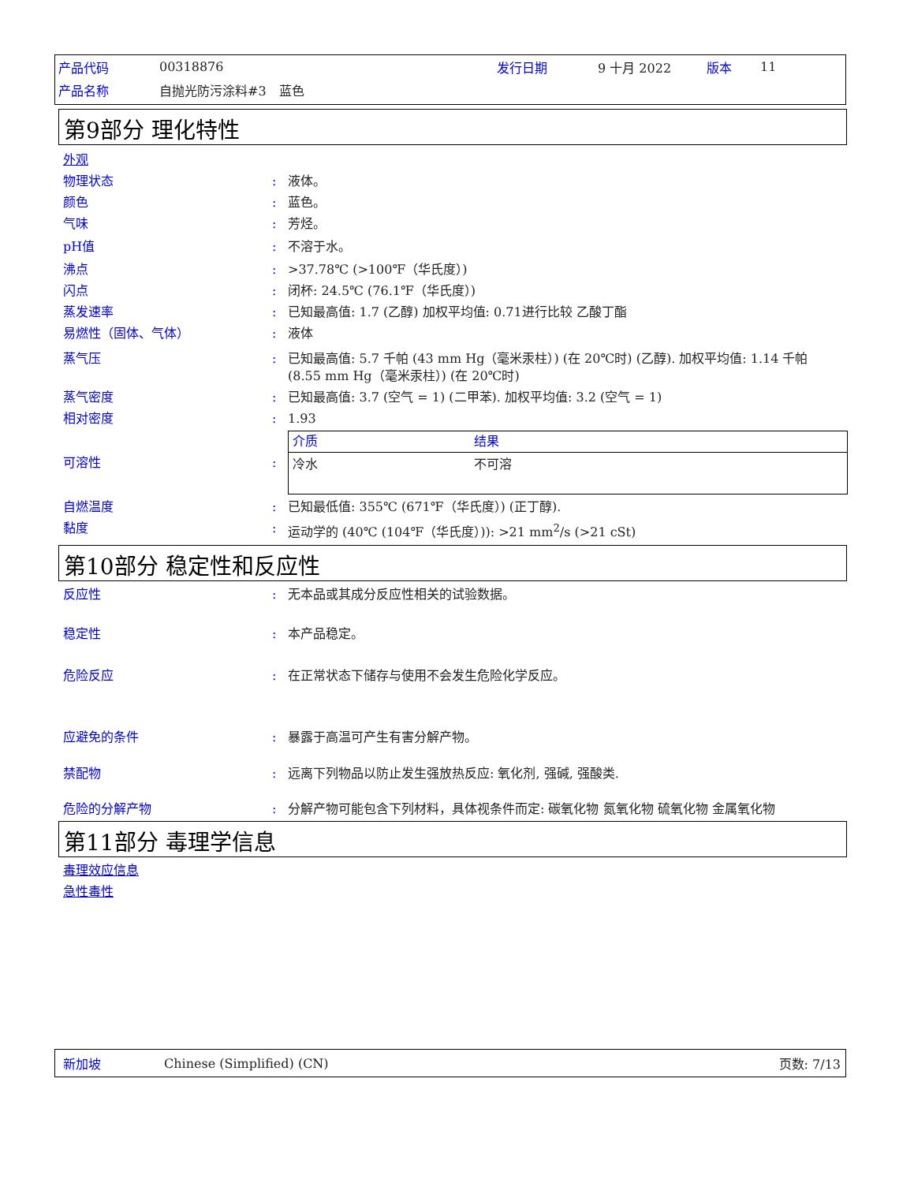| 产品代码 | 00318876 | 发行日期 | 9 十月 2022 | 版本 | 11 |
| 产品名称 | 自抛光防污涂料#3 蓝色 | | | | |
第9部分 理化特性
外观
物理状态 : 液体。
颜色 : 蓝色。
气味 : 芳烃。
pH值 : 不溶于水。
沸点 : >37.78℃ (>100℉（华氏度）)
闪点 : 闭杯: 24.5℃ (76.1℉（华氏度）)
蒸发速率 : 已知最高值: 1.7 (乙醇) 加权平均值: 0.71进行比较 乙酸丁酯
易燃性（固体、气体） : 液体
蒸气压 : 已知最高值: 5.7 千帕 (43 mm Hg（毫米汞柱）) (在 20℃时) (乙醇). 加权平均值: 1.14 千帕 (8.55 mm Hg（毫米汞柱）) (在 20℃时)
蒸气密度 : 已知最高值: 3.7 (空气 = 1) (二甲苯). 加权平均值: 3.2 (空气 = 1)
相对密度 : 1.93
可溶性 :
| 介质 | 结果 |
| --- | --- |
| 冷水 | 不可溶 |
自燃温度 : 已知最低值: 355℃ (671℉（华氏度）) (正丁醇).
黏度 : 运动学的 (40℃ (104℉（华氏度）)): >21 mm<sup>2</sup>/s (>21 cSt)
第10部分 稳定性和反应性
反应性 : 无本品或其成分反应性相关的试验数据。
稳定性 : 本产品稳定。
危险反应 : 在正常状态下储存与使用不会发生危险化学反应。
应避免的条件 : 暴露于高温可产生有害分解产物。
禁配物 : 远离下列物品以防止发生强放热反应: 氧化剂, 强碱, 强酸类.
危险的分解产物 : 分解产物可能包含下列材料，具体视条件而定: 碳氧化物 氮氧化物 硫氧化物 金属氧化物
第11部分 毒理学信息
毒理效应信息
急性毒性
新加坡 Chinese (Simplified) (CN) 页数: 7/13